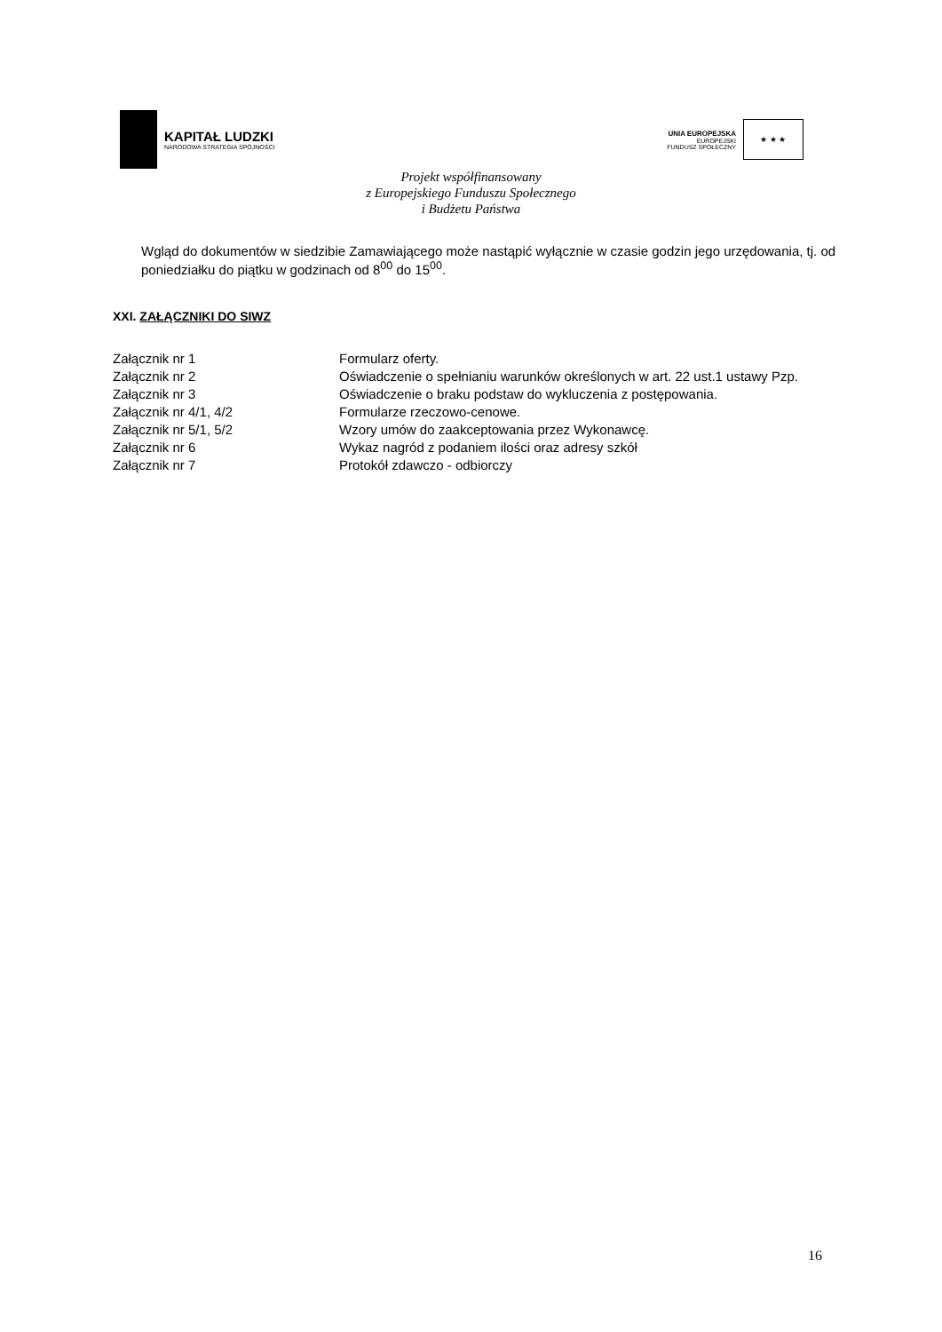KAPITAŁ LUDZKI
NARODOWA STRATEGIA SPÓJNOŚCI
UNIA EUROPEJSKA
EUROPEJSKI
FUNDUSZ SPOŁECZNY
★ ★ ★
Projekt współfinansowany
z Europejskiego Funduszu Społecznego
i Budżetu Państwa
Wgląd do dokumentów w siedzibie Zamawiającego może nastąpić wyłącznie w czasie godzin jego urzędowania, tj. od poniedziałku do piątku w godzinach od 8<sup>00</sup> do 15<sup>00</sup>.
XXI. ZAŁĄCZNIKI DO SIWZ
| Załącznik nr 1 | Formularz oferty. |
| Załącznik nr 2 | Oświadczenie o spełnianiu warunków określonych w art. 22 ust.1 ustawy Pzp. |
| Załącznik nr 3 | Oświadczenie o braku podstaw do wykluczenia z postępowania. |
| Załącznik nr 4/1, 4/2 | Formularze rzeczowo-cenowe. |
| Załącznik nr 5/1, 5/2 | Wzory umów do zaakceptowania przez Wykonawcę. |
| Załącznik nr 6 | Wykaz nagród z podaniem ilości oraz adresy szkół |
| Załącznik nr 7 | Protokół zdawczo - odbiorczy |
16